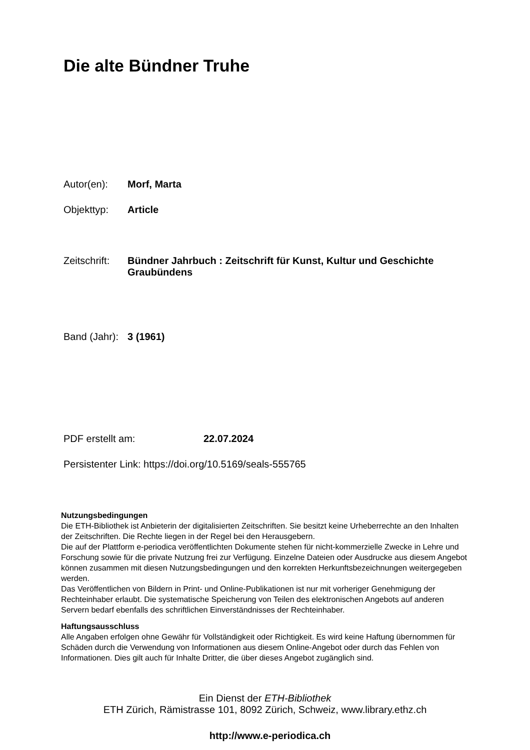Die alte Bündner Truhe
Autor(en): Morf, Marta
Objekttyp: Article
Zeitschrift: Bündner Jahrbuch : Zeitschrift für Kunst, Kultur und Geschichte Graubündens
Band (Jahr): 3 (1961)
PDF erstellt am: 22.07.2024
Persistenter Link: https://doi.org/10.5169/seals-555765
Nutzungsbedingungen
Die ETH-Bibliothek ist Anbieterin der digitalisierten Zeitschriften. Sie besitzt keine Urheberrechte an den Inhalten der Zeitschriften. Die Rechte liegen in der Regel bei den Herausgebern.
Die auf der Plattform e-periodica veröffentlichten Dokumente stehen für nicht-kommerzielle Zwecke in Lehre und Forschung sowie für die private Nutzung frei zur Verfügung. Einzelne Dateien oder Ausdrucke aus diesem Angebot können zusammen mit diesen Nutzungsbedingungen und den korrekten Herkunftsbezeichnungen weitergegeben werden.
Das Veröffentlichen von Bildern in Print- und Online-Publikationen ist nur mit vorheriger Genehmigung der Rechteinhaber erlaubt. Die systematische Speicherung von Teilen des elektronischen Angebots auf anderen Servern bedarf ebenfalls des schriftlichen Einverständnisses der Rechteinhaber.
Haftungsausschluss
Alle Angaben erfolgen ohne Gewähr für Vollständigkeit oder Richtigkeit. Es wird keine Haftung übernommen für Schäden durch die Verwendung von Informationen aus diesem Online-Angebot oder durch das Fehlen von Informationen. Dies gilt auch für Inhalte Dritter, die über dieses Angebot zugänglich sind.
Ein Dienst der ETH-Bibliothek
ETH Zürich, Rämistrasse 101, 8092 Zürich, Schweiz, www.library.ethz.ch
http://www.e-periodica.ch